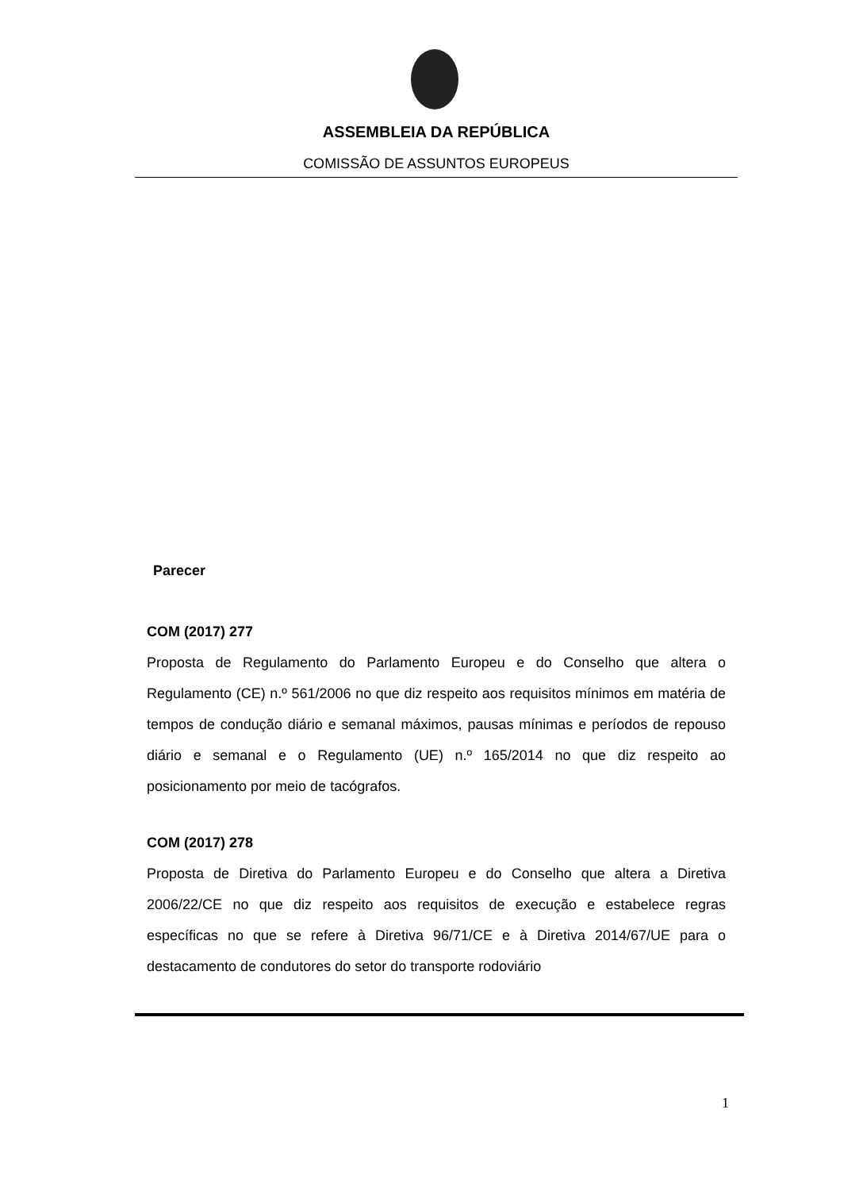ASSEMBLEIA DA REPÚBLICA
COMISSÃO DE ASSUNTOS EUROPEUS
Parecer
COM (2017) 277
Proposta de Regulamento do Parlamento Europeu e do Conselho que altera o Regulamento (CE) n.º 561/2006 no que diz respeito aos requisitos mínimos em matéria de tempos de condução diário e semanal máximos, pausas mínimas e períodos de repouso diário e semanal e o Regulamento (UE) n.º 165/2014 no que diz respeito ao posicionamento por meio de tacógrafos.
COM (2017) 278
Proposta de Diretiva do Parlamento Europeu e do Conselho que altera a Diretiva 2006/22/CE no que diz respeito aos requisitos de execução e estabelece regras específicas no que se refere à Diretiva 96/71/CE e à Diretiva 2014/67/UE para o destacamento de condutores do setor do transporte rodoviário
1